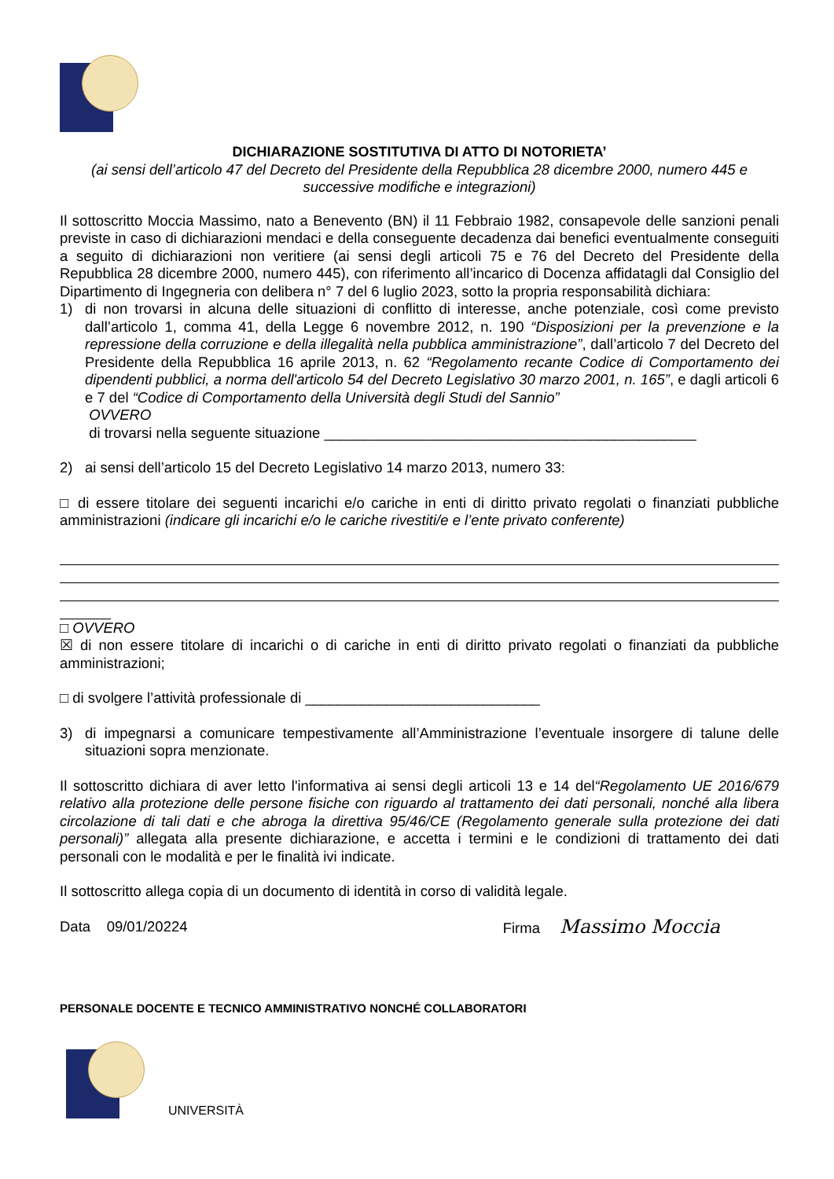DICHIARAZIONE SOSTITUTIVA DI ATTO DI NOTORIETA’
(ai sensi dell’articolo 47 del Decreto del Presidente della Repubblica 28 dicembre 2000, numero 445 e successive modifiche e integrazioni)
Il sottoscritto Moccia Massimo, nato a Benevento (BN) il 11 Febbraio 1982, consapevole delle sanzioni penali previste in caso di dichiarazioni mendaci e della conseguente decadenza dai benefici eventualmente conseguiti a seguito di dichiarazioni non veritiere (ai sensi degli articoli 75 e 76 del Decreto del Presidente della Repubblica 28 dicembre 2000, numero 445), con riferimento all’incarico di Docenza affidatagli dal Consiglio del Dipartimento di Ingegneria con delibera n° 7 del 6 luglio 2023, sotto la propria responsabilità dichiara:
1) di non trovarsi in alcuna delle situazioni di conflitto di interesse, anche potenziale, così come previsto dall’articolo 1, comma 41, della Legge 6 novembre 2012, n. 190 “Disposizioni per la prevenzione e la repressione della corruzione e della illegalità nella pubblica amministrazione”, dall’articolo 7 del Decreto del Presidente della Repubblica 16 aprile 2013, n. 62 “Regolamento recante Codice di Comportamento dei dipendenti pubblici, a norma dell'articolo 54 del Decreto Legislativo 30 marzo 2001, n. 165”, e dagli articoli 6 e 7 del “Codice di Comportamento della Università degli Studi del Sannio”
OVVERO
di trovarsi nella seguente situazione ______________________________________________
2) ai sensi dell’articolo 15 del Decreto Legislativo 14 marzo 2013, numero 33:
□ di essere titolare dei seguenti incarichi e/o cariche in enti di diritto privato regolati o finanziati pubbliche amministrazioni (indicare gli incarichi e/o le cariche rivestiti/e e l’ente privato conferente)
□ OVVERO
☒ di non essere titolare di incarichi o di cariche in enti di diritto privato regolati o finanziati da pubbliche amministrazioni;
□ di svolgere l’attività professionale di _____________________________
3) di impegnarsi a comunicare tempestivamente all’Amministrazione l’eventuale insorgere di talune delle situazioni sopra menzionate.
Il sottoscritto dichiara di aver letto l'informativa ai sensi degli articoli 13 e 14 del“Regolamento UE 2016/679 relativo alla protezione delle persone fisiche con riguardo al trattamento dei dati personali, nonché alla libera circolazione di tali dati e che abroga la direttiva 95/46/CE (Regolamento generale sulla protezione dei dati personali)” allegata alla presente dichiarazione, e accetta i termini e le condizioni di trattamento dei dati personali con le modalità e per le finalità ivi indicate.
Il sottoscritto allega copia di un documento di identità in corso di validità legale.
Data 09/01/20224 Firma Massimo Moccia
PERSONALE DOCENTE E TECNICO AMMINISTRATIVO NONCHÉ COLLABORATORI
UNIVERSITÀ